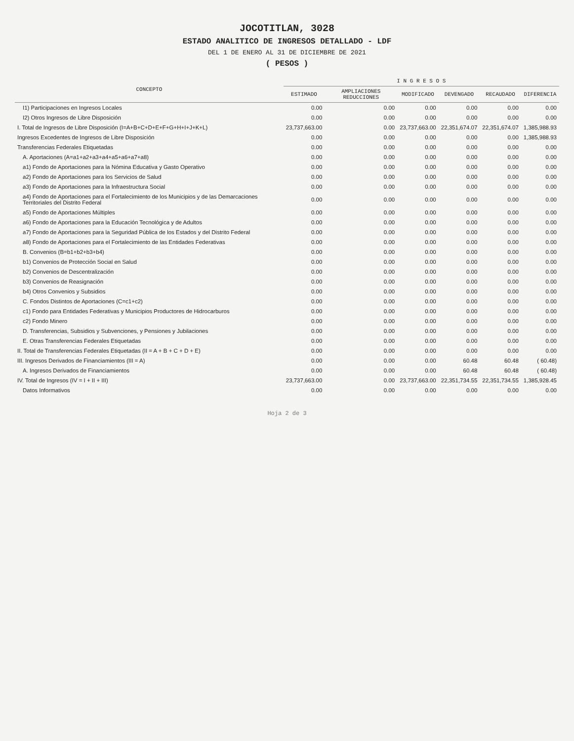JOCOTITLAN, 3028
ESTADO ANALITICO DE INGRESOS DETALLADO - LDF
DEL 1 DE ENERO AL 31 DE DICIEMBRE DE 2021
( PESOS )
| CONCEPTO | I N G R E S O S | | | | | |
| --- | --- | --- | --- | --- | --- | --- |
| | ESTIMADO | AMPLIACIONES REDUCCIONES | MODIFICADO | DEVENGADO | RECAUDADO | DIFERENCIA |
| I1) Participaciones en Ingresos Locales | 0.00 | 0.00 | 0.00 | 0.00 | 0.00 | 0.00 |
| I2) Otros Ingresos de Libre Disposición | 0.00 | 0.00 | 0.00 | 0.00 | 0.00 | 0.00 |
| I. Total de Ingresos de Libre Disposición (I=A+B+C+D+E+F+G+H+I+J+K+L) | 23,737,663.00 | 0.00 | 23,737,663.00 | 22,351,674.07 | 22,351,674.07 | 1,385,988.93 |
| Ingresos Excedentes de Ingresos de Libre Disposición | 0.00 | 0.00 | 0.00 | 0.00 | 0.00 | 1,385,988.93 |
| Transferencias Federales Etiquetadas | 0.00 | 0.00 | 0.00 | 0.00 | 0.00 | 0.00 |
| A. Aportaciones (A=a1+a2+a3+a4+a5+a6+a7+a8) | 0.00 | 0.00 | 0.00 | 0.00 | 0.00 | 0.00 |
| a1) Fondo de Aportaciones para la Nómina Educativa y Gasto Operativo | 0.00 | 0.00 | 0.00 | 0.00 | 0.00 | 0.00 |
| a2) Fondo de Aportaciones para los Servicios de Salud | 0.00 | 0.00 | 0.00 | 0.00 | 0.00 | 0.00 |
| a3) Fondo de Aportaciones para la Infraestructura Social | 0.00 | 0.00 | 0.00 | 0.00 | 0.00 | 0.00 |
| a4) Fondo de Aportaciones para el Fortalecimiento de los Municipios y de las Demarcaciones Territoriales del Distrito Federal | 0.00 | 0.00 | 0.00 | 0.00 | 0.00 | 0.00 |
| a5) Fondo de Aportaciones Múltiples | 0.00 | 0.00 | 0.00 | 0.00 | 0.00 | 0.00 |
| a6) Fondo de Aportaciones para la Educación Tecnológica y de Adultos | 0.00 | 0.00 | 0.00 | 0.00 | 0.00 | 0.00 |
| a7) Fondo de Aportaciones para la Seguridad Pública de los Estados y del Distrito Federal | 0.00 | 0.00 | 0.00 | 0.00 | 0.00 | 0.00 |
| a8) Fondo de Aportaciones para el Fortalecimiento de las Entidades Federativas | 0.00 | 0.00 | 0.00 | 0.00 | 0.00 | 0.00 |
| B. Convenios (B=b1+b2+b3+b4) | 0.00 | 0.00 | 0.00 | 0.00 | 0.00 | 0.00 |
| b1) Convenios de Protección Social en Salud | 0.00 | 0.00 | 0.00 | 0.00 | 0.00 | 0.00 |
| b2) Convenios de Descentralización | 0.00 | 0.00 | 0.00 | 0.00 | 0.00 | 0.00 |
| b3) Convenios de Reasignación | 0.00 | 0.00 | 0.00 | 0.00 | 0.00 | 0.00 |
| b4) Otros Convenios y Subsidios | 0.00 | 0.00 | 0.00 | 0.00 | 0.00 | 0.00 |
| C. Fondos Distintos de Aportaciones (C=c1+c2) | 0.00 | 0.00 | 0.00 | 0.00 | 0.00 | 0.00 |
| c1) Fondo para Entidades Federativas y Municipios Productores de Hidrocarburos | 0.00 | 0.00 | 0.00 | 0.00 | 0.00 | 0.00 |
| c2) Fondo Minero | 0.00 | 0.00 | 0.00 | 0.00 | 0.00 | 0.00 |
| D. Transferencias, Subsidios y Subvenciones, y Pensiones y Jubilaciones | 0.00 | 0.00 | 0.00 | 0.00 | 0.00 | 0.00 |
| E. Otras Transferencias Federales Etiquetadas | 0.00 | 0.00 | 0.00 | 0.00 | 0.00 | 0.00 |
| II. Total de Transferencias Federales Etiquetadas (II = A + B + C + D + E) | 0.00 | 0.00 | 0.00 | 0.00 | 0.00 | 0.00 |
| III. Ingresos Derivados de Financiamientos (III = A) | 0.00 | 0.00 | 0.00 | 60.48 | 60.48 | ( 60.48) |
| A. Ingresos Derivados de Financiamientos | 0.00 | 0.00 | 0.00 | 60.48 | 60.48 | ( 60.48) |
| IV. Total de Ingresos (IV = I + II + III) | 23,737,663.00 | 0.00 | 23,737,663.00 | 22,351,734.55 | 22,351,734.55 | 1,385,928.45 |
| Datos Informativos | 0.00 | 0.00 | 0.00 | 0.00 | 0.00 | 0.00 |
Hoja 2 de 3